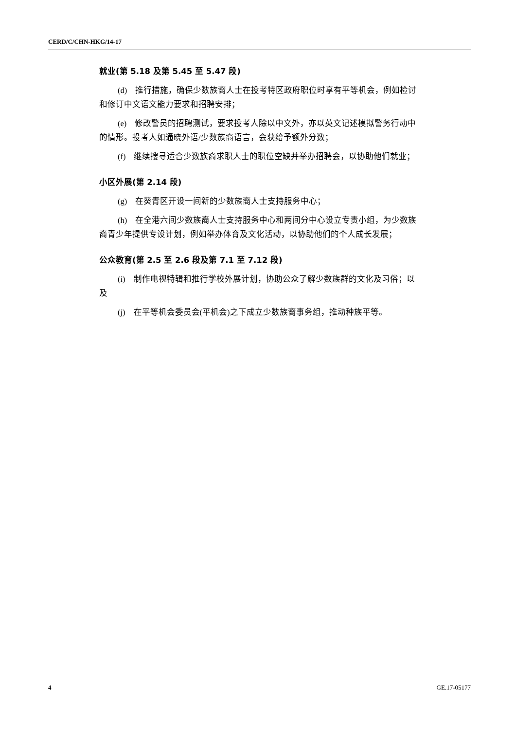CERD/C/CHN-HKG/14-17
就业(第 5.18 及第 5.45 至 5.47 段)
(d)　推行措施，确保少数族裔人士在投考特区政府职位时享有平等机会，例如检讨和修订中文语文能力要求和招聘安排；
(e)　修改警员的招聘测试，要求投考人除以中文外，亦以英文记述模拟警务行动中的情形。投考人如通晓外语/少数族裔语言，会获给予额外分数；
(f)　继续搜寻适合少数族裔求职人士的职位空缺并举办招聘会，以协助他们就业；
小区外展(第 2.14 段)
(g)　在葵青区开设一间新的少数族裔人士支持服务中心；
(h)　在全港六间少数族裔人士支持服务中心和两间分中心设立专责小组，为少数族裔青少年提供专设计划，例如举办体育及文化活动，以协助他们的个人成长发展；
公众教育(第 2.5 至 2.6 段及第 7.1 至 7.12 段)
(i)　制作电视特辑和推行学校外展计划，协助公众了解少数族群的文化及习俗；以及
(j)　在平等机会委员会(平机会)之下成立少数族裔事务组，推动种族平等。
4 GE.17-05177